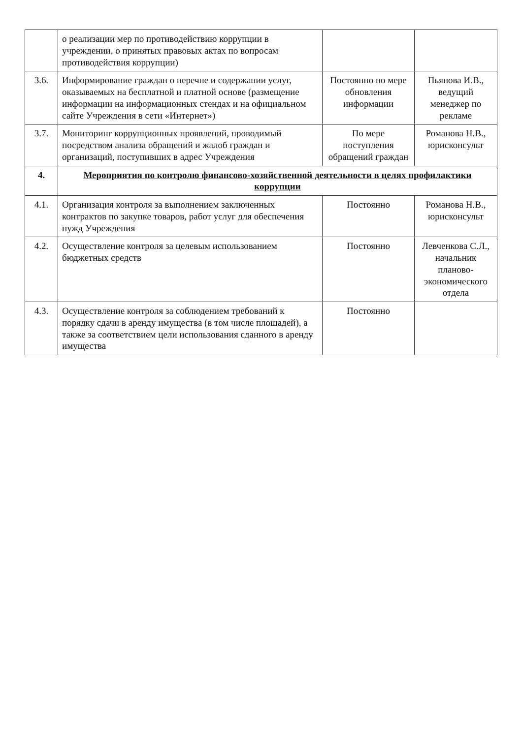| | о реализации мер по противодействию коррупции в учреждении, о принятых правовых актах по вопросам противодействия коррупции) | | |
| 3.6. | Информирование граждан о перечне и содержании услуг, оказываемых на бесплатной и платной основе (размещение информации на информационных стендах и на официальном сайте Учреждения в сети «Интернет») | Постоянно по мере обновления информации | Пьянова И.В., ведущий менеджер по рекламе |
| 3.7. | Мониторинг коррупционных проявлений, проводимый посредством анализа обращений и жалоб граждан и организаций, поступивших в адрес Учреждения | По мере поступления обращений граждан | Романова Н.В., юрисконсульт |
| 4. | Мероприятия по контролю финансово-хозяйственной деятельности в целях профилактики коррупции | | |
| 4.1. | Организация контроля за выполнением заключенных контрактов по закупке товаров, работ услуг для обеспечения нужд Учреждения | Постоянно | Романова Н.В., юрисконсульт |
| 4.2. | Осуществление контроля за целевым использованием бюджетных средств | Постоянно | Левченкова С.Л., начальник планово-экономического отдела |
| 4.3. | Осуществление контроля за соблюдением требований к порядку сдачи в аренду имущества (в том числе площадей), а также за соответствием цели использования сданного в аренду имущества | Постоянно | |